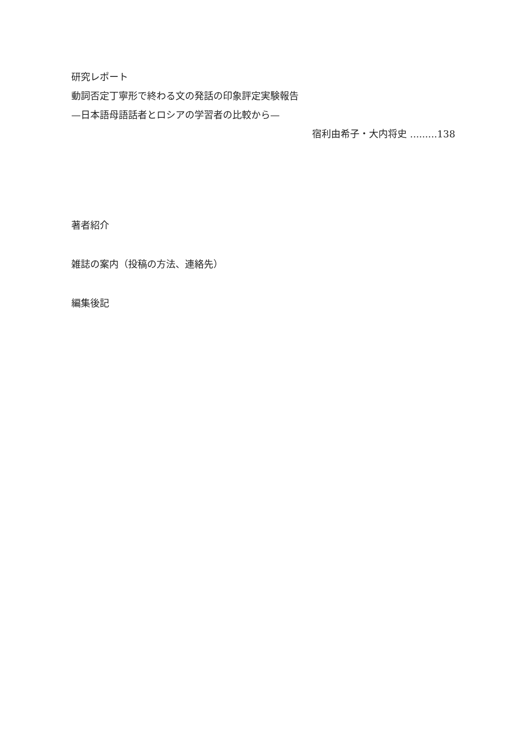研究レポート
動詞否定丁寧形で終わる文の発話の印象評定実験報告
—日本語母語話者とロシアの学習者の比較から—
宿利由希子・大内将史 .........138
著者紹介
雑誌の案内（投稿の方法、連絡先）
編集後記